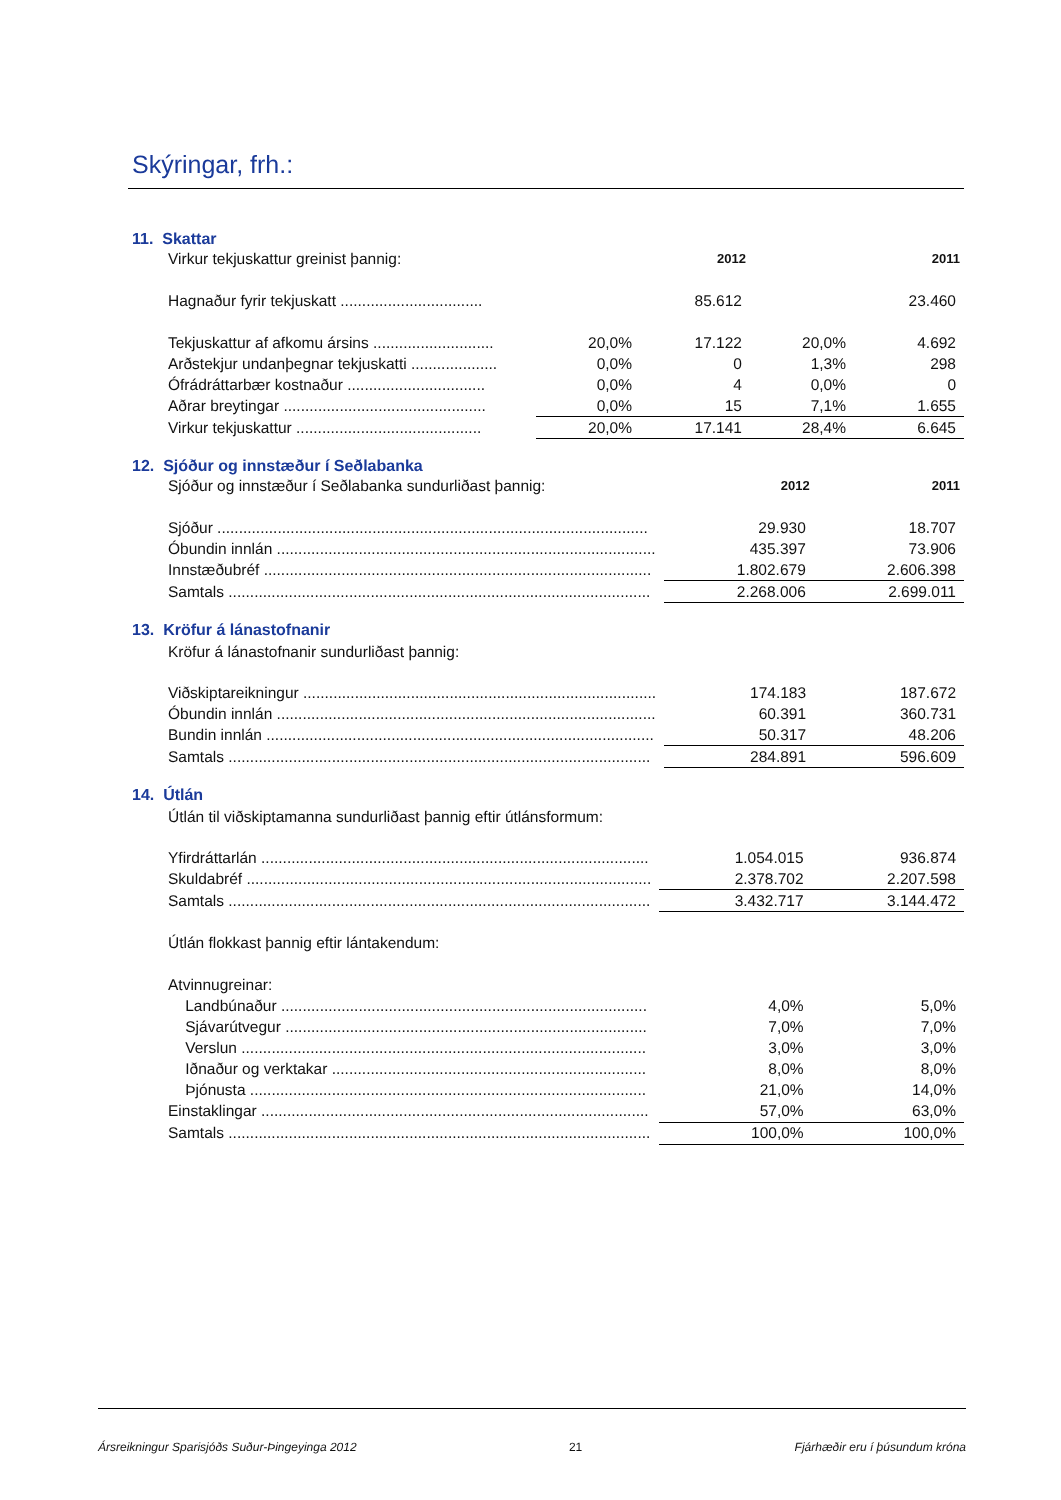Skýringar, frh.:
11. Skattar
| Virkur tekjuskattur greinist þannig: | | 2012 | | 2011 |
| Hagnaður fyrir tekjuskatt ................................. | | 85.612 | | 23.460 |
| Tekjuskattur af afkomu ársins ............................ | 20,0% | 17.122 | 20,0% | 4.692 |
| Arðstekjur undanþegnar tekjuskatti .................... | 0,0% | 0 | 1,3% | 298 |
| Ófrádráttarbær kostnaður ................................ | 0,0% | 4 | 0,0% | 0 |
| Aðrar breytingar ............................................... | 0,0% | 15 | 7,1% | 1.655 |
| Virkur tekjuskattur ........................................... | 20,0% | 17.141 | 28,4% | 6.645 |
12. Sjóður og innstæður í Seðlabanka
| Sjóður og innstæður í Seðlabanka sundurliðast þannig: | 2012 | 2011 |
| Sjóður .................................................................................................... | 29.930 | 18.707 |
| Óbundin innlán ........................................................................................ | 435.397 | 73.906 |
| Innstæðubréf .......................................................................................... | 1.802.679 | 2.606.398 |
| Samtals .................................................................................................. | 2.268.006 | 2.699.011 |
13. Kröfur á lánastofnanir
Kröfur á lánastofnanir sundurliðast þannig:
| Viðskiptareikningur .................................................................................. | 174.183 | 187.672 |
| Óbundin innlán ........................................................................................ | 60.391 | 360.731 |
| Bundin innlán .......................................................................................... | 50.317 | 48.206 |
| Samtals .................................................................................................. | 284.891 | 596.609 |
14. Útlán
Útlán til viðskiptamanna sundurliðast þannig eftir útlánsformum:
| Yfirdráttarlán .......................................................................................... | 1.054.015 | 936.874 |
| Skuldabréf .............................................................................................. | 2.378.702 | 2.207.598 |
| Samtals .................................................................................................. | 3.432.717 | 3.144.472 |
| Útlán flokkast þannig eftir lántakendum: | | |
| Atvinnugreinar: | | |
| Landbúnaður ..................................................................................... | 4,0% | 5,0% |
| Sjávarútvegur .................................................................................... | 7,0% | 7,0% |
| Verslun .............................................................................................. | 3,0% | 3,0% |
| Iðnaður og verktakar ......................................................................... | 8,0% | 8,0% |
| Þjónusta ............................................................................................ | 21,0% | 14,0% |
| Einstaklingar .......................................................................................... | 57,0% | 63,0% |
| Samtals .................................................................................................. | 100,0% | 100,0% |
Ársreikningur Sparisjóðs Suður-Þingeyinga 2012 21 Fjárhæðir eru í þúsundum króna